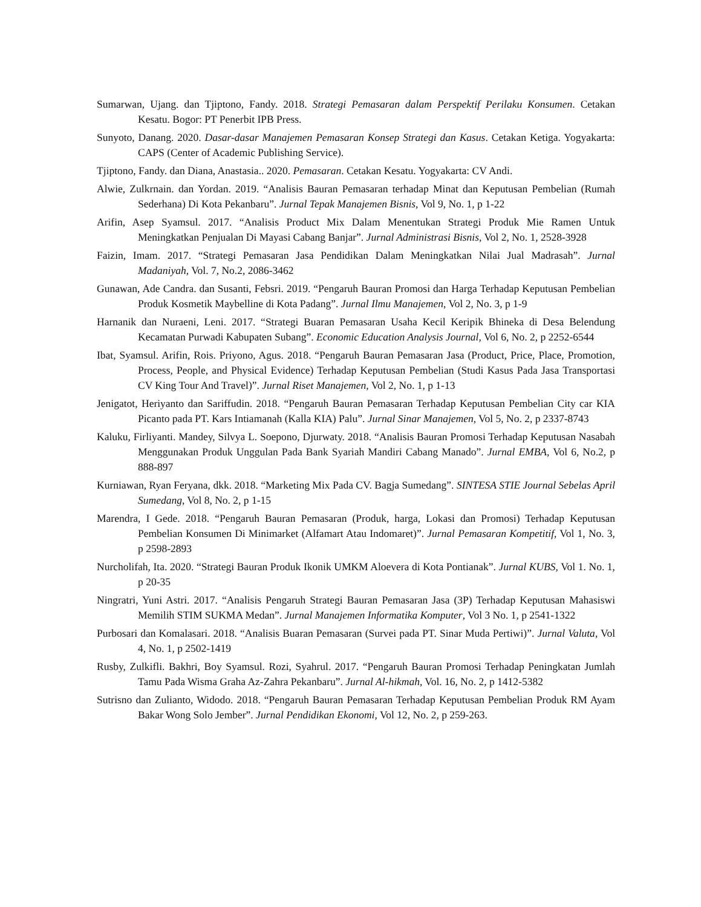Sumarwan, Ujang. dan Tjiptono, Fandy. 2018. Strategi Pemasaran dalam Perspektif Perilaku Konsumen. Cetakan Kesatu. Bogor: PT Penerbit IPB Press.
Sunyoto, Danang. 2020. Dasar-dasar Manajemen Pemasaran Konsep Strategi dan Kasus. Cetakan Ketiga. Yogyakarta: CAPS (Center of Academic Publishing Service).
Tjiptono, Fandy. dan Diana, Anastasia.. 2020. Pemasaran. Cetakan Kesatu. Yogyakarta: CV Andi.
Alwie, Zulkrnain. dan Yordan. 2019. “Analisis Bauran Pemasaran terhadap Minat dan Keputusan Pembelian (Rumah Sederhana) Di Kota Pekanbaru”. Jurnal Tepak Manajemen Bisnis, Vol 9, No. 1, p 1-22
Arifin, Asep Syamsul. 2017. “Analisis Product Mix Dalam Menentukan Strategi Produk Mie Ramen Untuk Meningkatkan Penjualan Di Mayasi Cabang Banjar”. Jurnal Administrasi Bisnis, Vol 2, No. 1, 2528-3928
Faizin, Imam. 2017. “Strategi Pemasaran Jasa Pendidikan Dalam Meningkatkan Nilai Jual Madrasah”. Jurnal Madaniyah, Vol. 7, No.2, 2086-3462
Gunawan, Ade Candra. dan Susanti, Febsri. 2019. “Pengaruh Bauran Promosi dan Harga Terhadap Keputusan Pembelian Produk Kosmetik Maybelline di Kota Padang”. Jurnal Ilmu Manajemen, Vol 2, No. 3, p 1-9
Harnanik dan Nuraeni, Leni. 2017. “Strategi Buaran Pemasaran Usaha Kecil Keripik Bhineka di Desa Belendung Kecamatan Purwadi Kabupaten Subang”. Economic Education Analysis Journal, Vol 6, No. 2, p 2252-6544
Ibat, Syamsul. Arifin, Rois. Priyono, Agus. 2018. “Pengaruh Bauran Pemasaran Jasa (Product, Price, Place, Promotion, Process, People, and Physical Evidence) Terhadap Keputusan Pembelian (Studi Kasus Pada Jasa Transportasi CV King Tour And Travel)”. Jurnal Riset Manajemen, Vol 2, No. 1, p 1-13
Jenigatot, Heriyanto dan Sariffudin. 2018. “Pengaruh Bauran Pemasaran Terhadap Keputusan Pembelian City car KIA Picanto pada PT. Kars Intiamanah (Kalla KIA) Palu”. Jurnal Sinar Manajemen, Vol 5, No. 2, p 2337-8743
Kaluku, Firliyanti. Mandey, Silvya L. Soepono, Djurwaty. 2018. “Analisis Bauran Promosi Terhadap Keputusan Nasabah Menggunakan Produk Unggulan Pada Bank Syariah Mandiri Cabang Manado”. Jurnal EMBA, Vol 6, No.2, p 888-897
Kurniawan, Ryan Feryana, dkk. 2018. “Marketing Mix Pada CV. Bagja Sumedang”. SINTESA STIE Journal Sebelas April Sumedang, Vol 8, No. 2, p 1-15
Marendra, I Gede. 2018. “Pengaruh Bauran Pemasaran (Produk, harga, Lokasi dan Promosi) Terhadap Keputusan Pembelian Konsumen Di Minimarket (Alfamart Atau Indomaret)”. Jurnal Pemasaran Kompetitif, Vol 1, No. 3, p 2598-2893
Nurcholifah, Ita. 2020. “Strategi Bauran Produk Ikonik UMKM Aloevera di Kota Pontianak”. Jurnal KUBS, Vol 1. No. 1, p 20-35
Ningratri, Yuni Astri. 2017. “Analisis Pengaruh Strategi Bauran Pemasaran Jasa (3P) Terhadap Keputusan Mahasiswi Memilih STIM SUKMA Medan”. Jurnal Manajemen Informatika Komputer, Vol 3 No. 1, p 2541-1322
Purbosari dan Komalasari. 2018. “Analisis Buaran Pemasaran (Survei pada PT. Sinar Muda Pertiwi)”. Jurnal Valuta, Vol 4, No. 1, p 2502-1419
Rusby, Zulkifli. Bakhri, Boy Syamsul. Rozi, Syahrul. 2017. “Pengaruh Bauran Promosi Terhadap Peningkatan Jumlah Tamu Pada Wisma Graha Az-Zahra Pekanbaru”. Jurnal Al-hikmah, Vol. 16, No. 2, p 1412-5382
Sutrisno dan Zulianto, Widodo. 2018. “Pengaruh Bauran Pemasaran Terhadap Keputusan Pembelian Produk RM Ayam Bakar Wong Solo Jember”. Jurnal Pendidikan Ekonomi, Vol 12, No. 2, p 259-263.